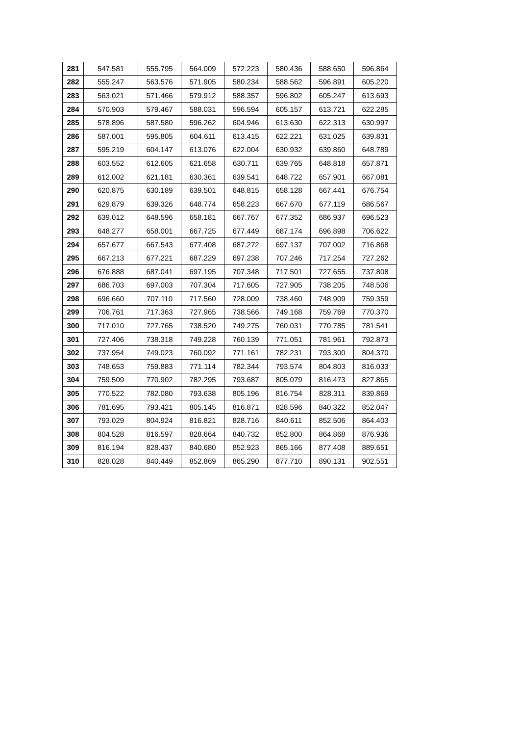| 281 | 547.581 | 555.795 | 564.009 | 572.223 | 580.436 | 588.650 | 596.864 |
| 282 | 555.247 | 563.576 | 571.905 | 580.234 | 588.562 | 596.891 | 605.220 |
| 283 | 563.021 | 571.466 | 579.912 | 588.357 | 596.802 | 605.247 | 613.693 |
| 284 | 570.903 | 579.467 | 588.031 | 596.594 | 605.157 | 613.721 | 622.285 |
| 285 | 578.896 | 587.580 | 596.262 | 604.946 | 613.630 | 622.313 | 630.997 |
| 286 | 587.001 | 595.805 | 604.611 | 613.415 | 622.221 | 631.025 | 639.831 |
| 287 | 595.219 | 604.147 | 613.076 | 622.004 | 630.932 | 639.860 | 648.789 |
| 288 | 603.552 | 612.605 | 621.658 | 630.711 | 639.765 | 648.818 | 657.871 |
| 289 | 612.002 | 621.181 | 630.361 | 639.541 | 648.722 | 657.901 | 667.081 |
| 290 | 620.875 | 630.189 | 639.501 | 648.815 | 658.128 | 667.441 | 676.754 |
| 291 | 629.879 | 639.326 | 648.774 | 658.223 | 667.670 | 677.119 | 686.567 |
| 292 | 639.012 | 648.596 | 658.181 | 667.767 | 677.352 | 686.937 | 696.523 |
| 293 | 648.277 | 658.001 | 667.725 | 677.449 | 687.174 | 696.898 | 706.622 |
| 294 | 657.677 | 667.543 | 677.408 | 687.272 | 697.137 | 707.002 | 716.868 |
| 295 | 667.213 | 677.221 | 687.229 | 697.238 | 707.246 | 717.254 | 727.262 |
| 296 | 676.888 | 687.041 | 697.195 | 707.348 | 717.501 | 727.655 | 737.808 |
| 297 | 686.703 | 697.003 | 707.304 | 717.605 | 727.905 | 738.205 | 748.506 |
| 298 | 696.660 | 707.110 | 717.560 | 728.009 | 738.460 | 748.909 | 759.359 |
| 299 | 706.761 | 717.363 | 727.965 | 738.566 | 749.168 | 759.769 | 770.370 |
| 300 | 717.010 | 727.765 | 738.520 | 749.275 | 760.031 | 770.785 | 781.541 |
| 301 | 727.406 | 738.318 | 749.228 | 760.139 | 771.051 | 781.961 | 792.873 |
| 302 | 737.954 | 749.023 | 760.092 | 771.161 | 782.231 | 793.300 | 804.370 |
| 303 | 748.653 | 759.883 | 771.114 | 782.344 | 793.574 | 804.803 | 816.033 |
| 304 | 759.509 | 770.902 | 782.295 | 793.687 | 805.079 | 816.473 | 827.865 |
| 305 | 770.522 | 782.080 | 793.638 | 805.196 | 816.754 | 828.311 | 839.869 |
| 306 | 781.695 | 793.421 | 805.145 | 816.871 | 828.596 | 840.322 | 852.047 |
| 307 | 793.029 | 804.924 | 816.821 | 828.716 | 840.611 | 852.506 | 864.403 |
| 308 | 804.528 | 816.597 | 828.664 | 840.732 | 852.800 | 864.868 | 876.936 |
| 309 | 816.194 | 828.437 | 840.680 | 852.923 | 865.166 | 877.408 | 889.651 |
| 310 | 828.028 | 840.449 | 852.869 | 865.290 | 877.710 | 890.131 | 902.551 |